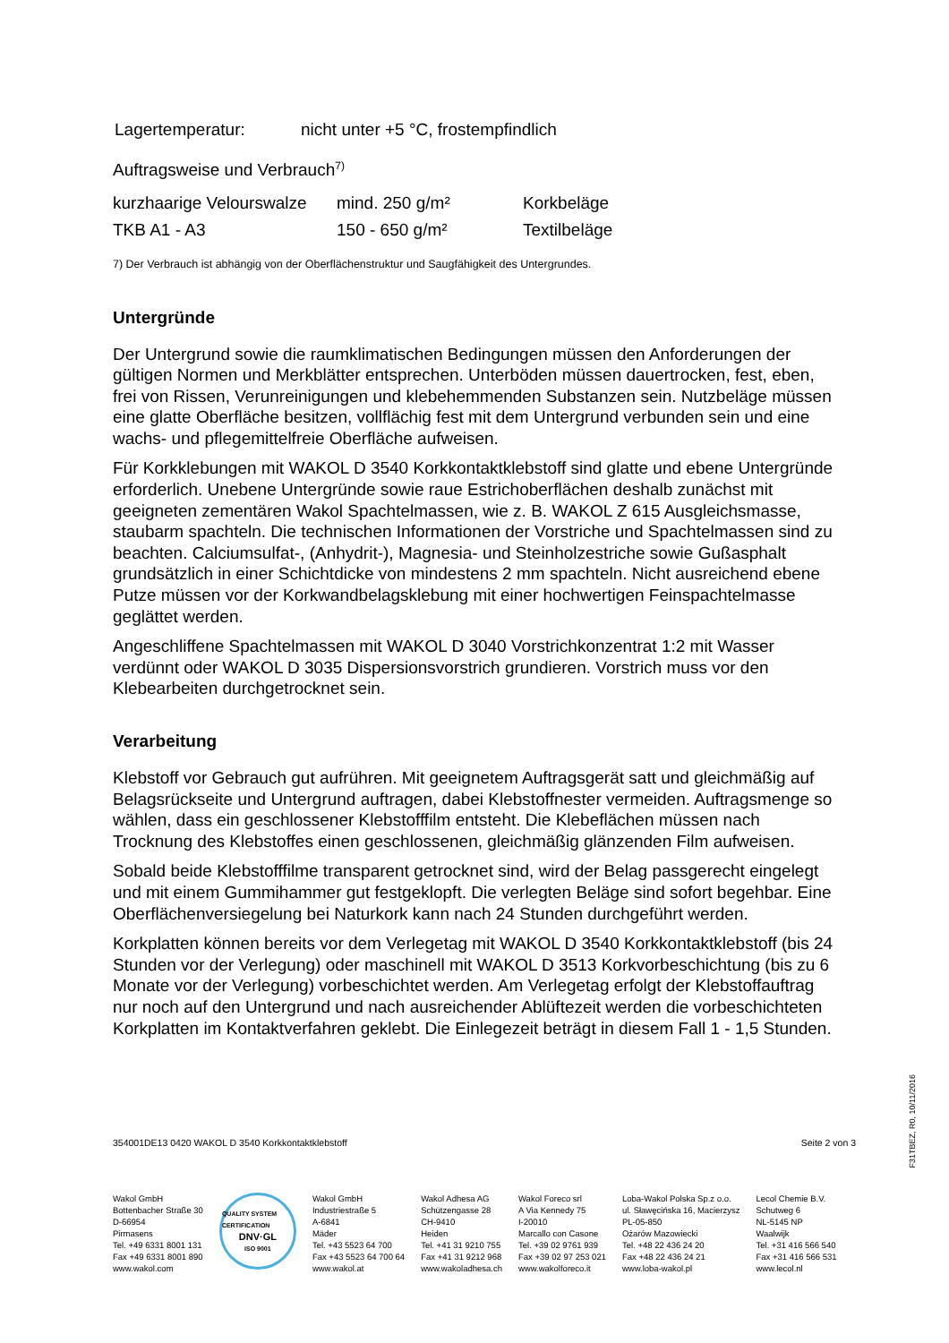| Lagertemperatur: | nicht unter +5 °C, frostempfindlich |
Auftragsweise und Verbrauch<sup>7)</sup>
| kurzhaarige Velourswalze | mind. 250 g/m² | Korkbeläge |
| TKB A1 - A3 | 150 - 650 g/m² | Textilbeläge |
7) Der Verbrauch ist abhängig von der Oberflächenstruktur und Saugfähigkeit des Untergrundes.
Untergründe
Der Untergrund sowie die raumklimatischen Bedingungen müssen den Anforderungen der gültigen Normen und Merkblätter entsprechen. Unterböden müssen dauertrocken, fest, eben, frei von Rissen, Verunreinigungen und klebehemmenden Substanzen sein. Nutzbeläge müssen eine glatte Oberfläche besitzen, vollflächig fest mit dem Untergrund verbunden sein und eine wachs- und pflegemittelfreie Oberfläche aufweisen.
Für Korkklebungen mit WAKOL D 3540 Korkkontaktklebstoff sind glatte und ebene Untergründe erforderlich. Unebene Untergründe sowie raue Estrichoberflächen deshalb zunächst mit geeigneten zementären Wakol Spachtelmassen, wie z. B. WAKOL Z 615 Ausgleichsmasse, staubarm spachteln. Die technischen Informationen der Vorstriche und Spachtelmassen sind zu beachten. Calciumsulfat-, (Anhydrit-), Magnesia- und Steinholzestriche sowie Gußasphalt grundsätzlich in einer Schichtdicke von mindestens 2 mm spachteln. Nicht ausreichend ebene Putze müssen vor der Korkwandbelagsklebung mit einer hochwertigen Feinspachtelmasse geglättet werden.
Angeschliffene Spachtelmassen mit WAKOL D 3040 Vorstrichkonzentrat 1:2 mit Wasser verdünnt oder WAKOL D 3035 Dispersionsvorstrich grundieren. Vorstrich muss vor den Klebearbeiten durchgetrocknet sein.
Verarbeitung
Klebstoff vor Gebrauch gut aufrühren. Mit geeignetem Auftragsgerät satt und gleichmäßig auf Belagsrückseite und Untergrund auftragen, dabei Klebstoffnester vermeiden. Auftragsmenge so wählen, dass ein geschlossener Klebstofffilm entsteht. Die Klebeflächen müssen nach Trocknung des Klebstoffes einen geschlossenen, gleichmäßig glänzenden Film aufweisen.
Sobald beide Klebstofffilme transparent getrocknet sind, wird der Belag passgerecht eingelegt und mit einem Gummihammer gut festgeklopft. Die verlegten Beläge sind sofort begehbar. Eine Oberflächenversiegelung bei Naturkork kann nach 24 Stunden durchgeführt werden.
Korkplatten können bereits vor dem Verlegetag mit WAKOL D 3540 Korkkontaktklebstoff (bis 24 Stunden vor der Verlegung) oder maschinell mit WAKOL D 3513 Korkvorbeschichtung (bis zu 6 Monate vor der Verlegung) vorbeschichtet werden. Am Verlegetag erfolgt der Klebstoffauftrag nur noch auf den Untergrund und nach ausreichender Ablüftezeit werden die vorbeschichteten Korkplatten im Kontaktverfahren geklebt. Die Einlegezeit beträgt in diesem Fall 1 - 1,5 Stunden.
354001DE13 0420 WAKOL D 3540 Korkkontaktklebstoff Seite 2 von 3
Wakol GmbH
Bottenbacher Straße 30
D-66954
Pirmasens
Tel. +49 6331 8001 131
Fax +49 6331 8001 890
www.wakol.com
QUALITY SYSTEM CERTIFICATION
DNV·GL
ISO 9001
Wakol GmbH
Industriestraße 5
A-6841
Mäder
Tel. +43 5523 64 700
Fax +43 5523 64 700 64
www.wakol.at
Wakol Adhesa AG
Schützengasse 28
CH-9410
Heiden
Tel. +41 31 9210 755
Fax +41 31 9212 968
www.wakoladhesa.ch
Wakol Foreco srl
A Via Kennedy 75
I-20010
Marcallo con Casone
Tel. +39 02 9761 939
Fax +39 02 97 253 021
www.wakolforeco.it
Loba-Wakol Polska Sp.z o.o.
ul. Sławęcińska 16, Macierzysz
PL-05-850
Ożarów Mazowiecki
Tel. +48 22 436 24 20
Fax +48 22 436 24 21
www.loba-wakol.pl
Lecol Chemie B.V.
Schutweg 6
NL-5145 NP
Waalwijk
Tel. +31 416 566 540
Fax +31 416 566 531
www.lecol.nl
F31TBEZ, R0, 10/11/2016